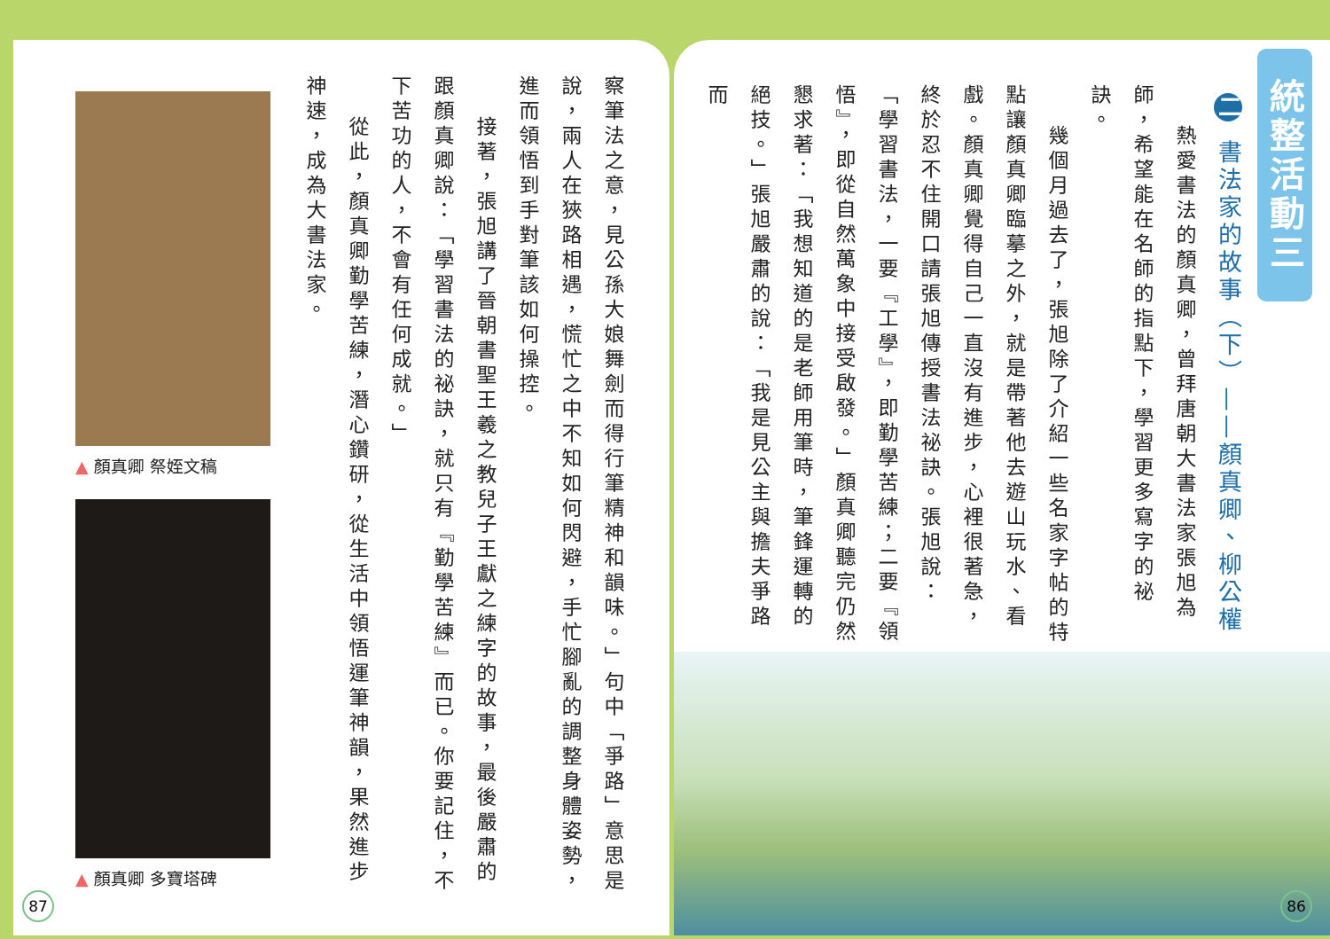統整活動三
二 書法家的故事（下）——顏真卿、柳公權
熱愛書法的顏真卿，曾拜唐朝大書法家張旭為師，希望能在名師的指點下，學習更多寫字的祕訣。
幾個月過去了，張旭除了介紹一些名家字帖的特點讓顏真卿臨摹之外，就是帶著他去遊山玩水、看戲。顏真卿覺得自己一直沒有進步，心裡很著急，終於忍不住開口請張旭傳授書法祕訣。張旭說：「學習書法，一要『工學』，即勤學苦練；二要『領悟』，即從自然萬象中接受啟發。」顏真卿聽完仍然懇求著：「我想知道的是老師用筆時，筆鋒運轉的絕技。」張旭嚴肅的說：「我是見公主與擔夫爭路而
86
察筆法之意，見公孫大娘舞劍而得行筆精神和韻味。」句中「爭路」意思是說，兩人在狹路相遇，慌忙之中不知如何閃避，手忙腳亂的調整身體姿勢，進而領悟到手對筆該如何操控。
接著，張旭講了晉朝書聖王羲之教兒子王獻之練字的故事，最後嚴肅的跟顏真卿說：「學習書法的祕訣，就只有『勤學苦練』而已。你要記住，不下苦功的人，不會有任何成就。」
從此，顏真卿勤學苦練，潛心鑽研，從生活中領悟運筆神韻，果然進步神速，成為大書法家。
▲ 顏真卿 祭姪文稿
▲ 顏真卿 多寶塔碑
87